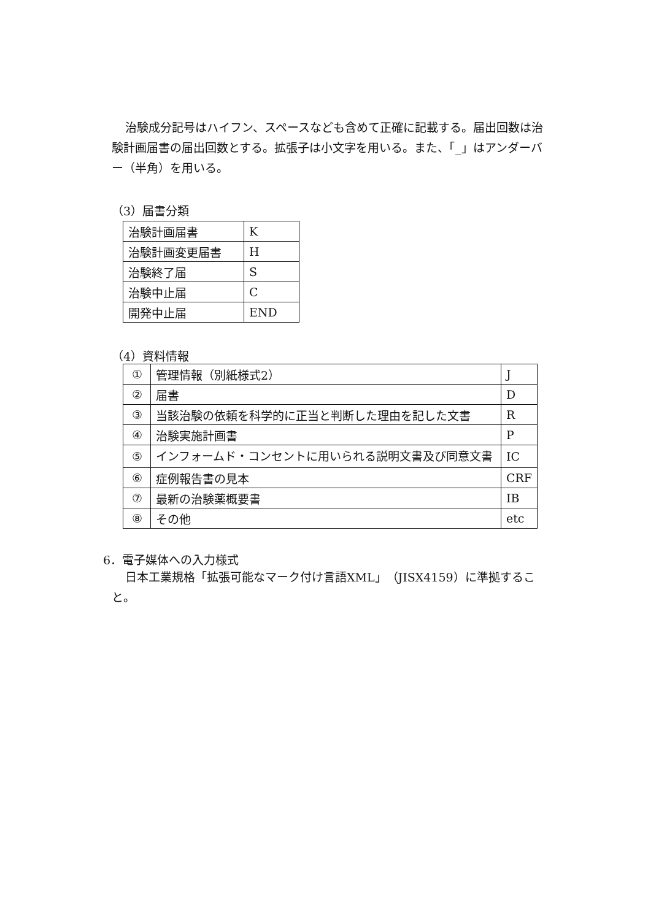治験成分記号はハイフン、スペースなども含めて正確に記載する。届出回数は治験計画届書の届出回数とする。拡張子は小文字を用いる。また、「_」はアンダーバー（半角）を用いる。
（3）届書分類
| 治験計画届書 | K |
| 治験計画変更届書 | H |
| 治験終了届 | S |
| 治験中止届 | C |
| 開発中止届 | END |
（4）資料情報
| ① | 管理情報（別紙様式2） | J |
| ② | 届書 | D |
| ③ | 当該治験の依頼を科学的に正当と判断した理由を記した文書 | R |
| ④ | 治験実施計画書 | P |
| ⑤ | インフォームド・コンセントに用いられる説明文書及び同意文書 | IC |
| ⑥ | 症例報告書の見本 | CRF |
| ⑦ | 最新の治験薬概要書 | IB |
| ⑧ | その他 | etc |
6．電子媒体への入力様式
日本工業規格「拡張可能なマーク付け言語XML」（JISX4159）に準拠すること。